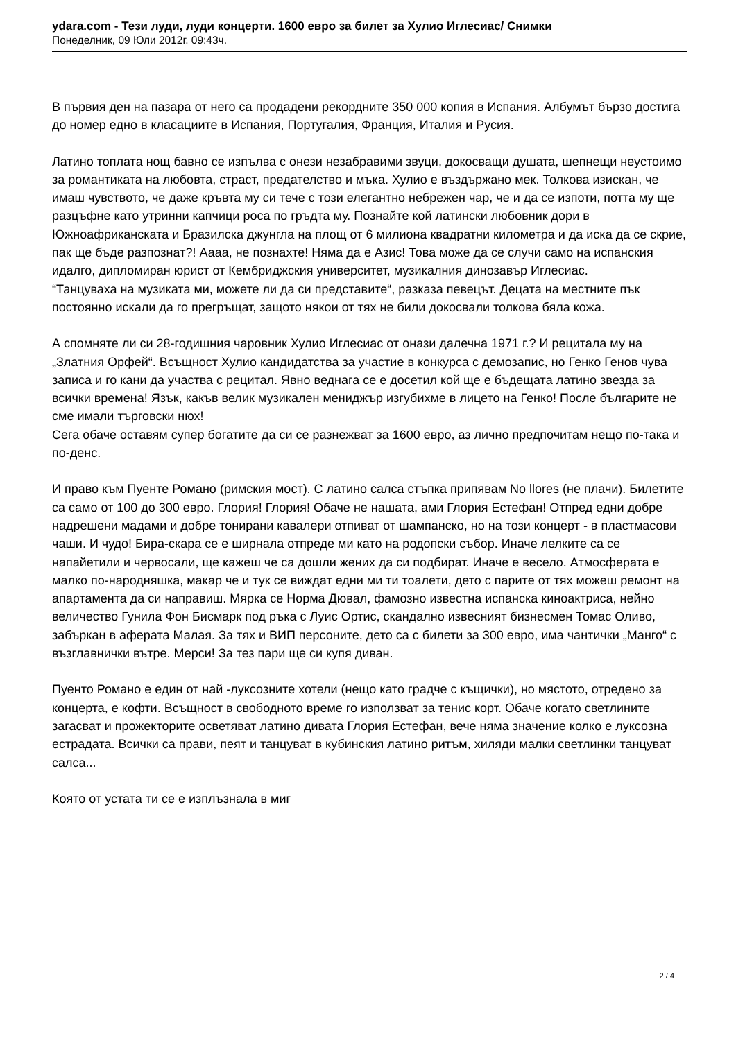ydara.com - Тези луди, луди концерти. 1600 евро за билет за Хулио Иглесиас/ Снимки
Понеделник, 09 Юли 2012г. 09:43ч.
В първия ден на пазара от него са продадени рекордните 350 000 копия в Испания. Албумът бързо достига до номер едно в класациите в Испания, Португалия, Франция, Италия и Русия.
Латино топлата нощ бавно се изпълва с онези незабравими звуци, докосващи душата, шепнещи неустоимо за романтиката на любовта, страст, предателство и мъка. Хулио е въздържано мек. Толкова изискан, че имаш чувството, че даже кръвта му си тече с този елегантно небрежен чар, че и да се изпоти, потта му ще разцъфне като утринни капчици роса по гръдта му. Познайте кой латински любовник дори в Южноафриканската и Бразилска джунгла на площ от 6 милиона квадратни километра и да иска да се скрие, пак ще бъде разпознат?! Аааа, не познахте! Няма да е Азис! Това може да се случи само на испанския идалго, дипломиран юрист от Кембриджския университет, музикалния динозавър Иглесиас.
“Танцуваха на музиката ми, можете ли да си представите“, разказа певецът. Децата на местните пък постоянно искали да го прегръщат, защото някои от тях не били докосвали толкова бяла кожа.
А спомняте ли си 28-годишния чаровник Хулио Иглесиас от онази далечна 1971 г.? И рецитала му на „Златния Орфей“. Всъщност Хулио кандидатства за участие в конкурса с демозапис, но Генко Генов чува записа и го кани да участва с рецитал. Явно веднага се е досетил кой ще е бъдещата латино звезда за всички времена! Язък, какъв велик музикален мениджър изгубихме в лицето на Генко! После българите не сме имали търговски нюх!
Сега обаче оставям супер богатите да си се разнежват за 1600 евро, аз лично предпочитам нещо по-така и по-денс.
И право към Пуенте Романо (римския мост). С латино салса стъпка припявам No llores (не плачи). Билетите са само от 100 до 300 евро. Глория! Глория! Обаче не нашата, ами Глория Естефан! Отпред едни добре надрешени мадами и добре тонирани кавалери отпиват от шампанско, но на този концерт - в пластмасови чаши. И чудо! Бира-скара се е ширнала отпреде ми като на родопски събор. Иначе лелките са се напайетили и червосали, ще кажеш че са дошли жених да си подбират. Иначе е весело. Атмосферата е малко по-народняшка, макар че и тук се виждат едни ми ти тоалети, дето с парите от тях можеш ремонт на апартамента да си направиш. Мярка се Норма Дювал, фамозно известна испанска киноактриса, нейно величество Гунила Фон Бисмарк под ръка с Луис Ортис, скандално извесният бизнесмен Томас Оливо, забъркан в аферата Малая. За тях и ВИП персоните, дето са с билети за 300 евро, има чантички „Манго“ с възглавнички вътре. Мерси! За тез пари ще си купя диван.
Пуенто Романо е един от най -луксозните хотели (нещо като градче с къщички), но мястото, отредено за концерта, е кофти. Всъщност в свободното време го използват за тенис корт. Обаче когато светлините загасват и прожекторите осветяват латино дивата Глория Естефан, вече няма значение колко е луксозна естрадата. Всички са прави, пеят и танцуват в кубинския латино ритъм, хиляди малки светлинки танцуват салса...
Която от устата ти се е изплъзнала в миг
2 / 4